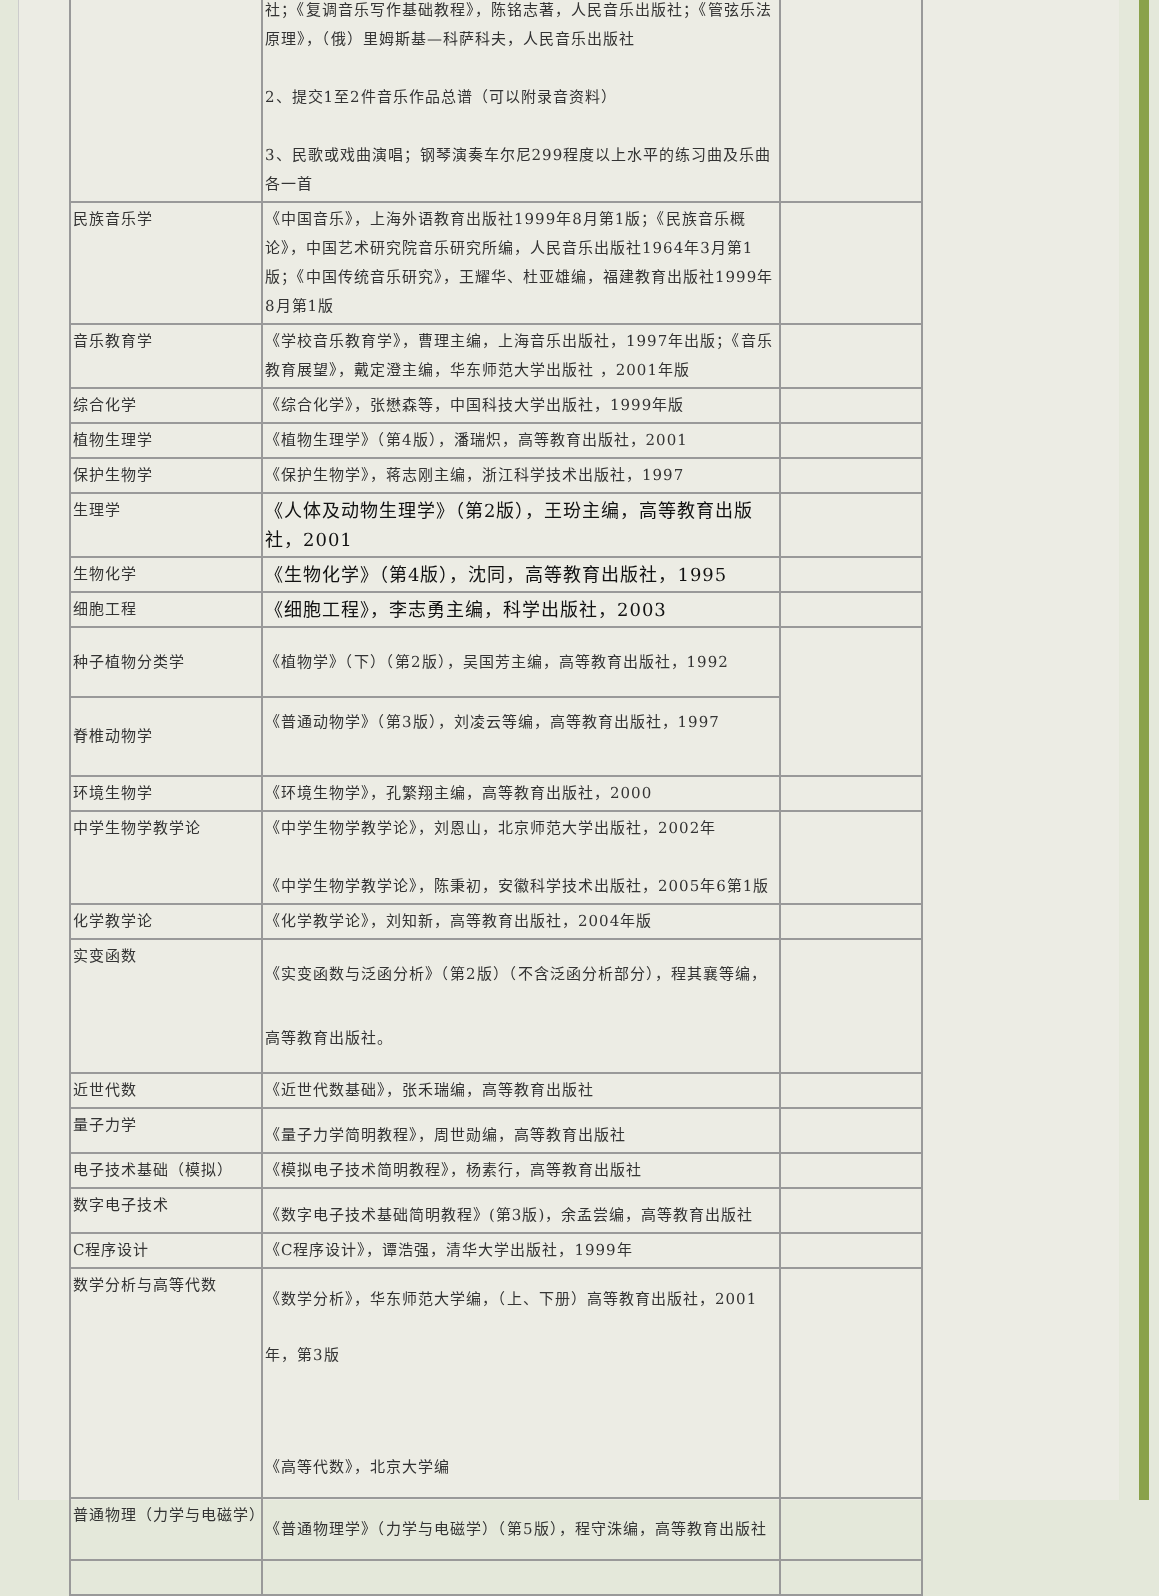| | 社；《复调音乐写作基础教程》，陈铭志著，人民音乐出版社；《管弦乐法原理》，（俄）里姆斯基—科萨科夫，人民音乐出版社 2、提交1至2件音乐作品总谱（可以附录音资料） 3、民歌或戏曲演唱；钢琴演奏车尔尼299程度以上水平的练习曲及乐曲各一首 | |
| 民族音乐学 | 《中国音乐》，上海外语教育出版社1999年8月第1版；《民族音乐概论》，中国艺术研究院音乐研究所编，人民音乐出版社1964年3月第1版；《中国传统音乐研究》，王耀华、杜亚雄编，福建教育出版社1999年8月第1版 | |
| 音乐教育学 | 《学校音乐教育学》，曹理主编，上海音乐出版社，1997年出版；《音乐教育展望》，戴定澄主编，华东师范大学出版社 ，2001年版 | |
| 综合化学 | 《综合化学》，张懋森等，中国科技大学出版社，1999年版 | |
| 植物生理学 | 《植物生理学》（第4版），潘瑞炽，高等教育出版社，2001 | |
| 保护生物学 | 《保护生物学》，蒋志刚主编，浙江科学技术出版社，1997 | |
| 生理学 | 《人体及动物生理学》（第2版），王玢主编，高等教育出版社，2001 | |
| 生物化学 | 《生物化学》（第4版），沈同，高等教育出版社，1995 | |
| 细胞工程 | 《细胞工程》，李志勇主编，科学出版社，2003 | |
| 种子植物分类学 | 《植物学》（下）（第2版），吴国芳主编，高等教育出版社，1992 | |
| 脊椎动物学 | 《普通动物学》（第3版），刘凌云等编，高等教育出版社，1997 | |
| 环境生物学 | 《环境生物学》，孔繁翔主编，高等教育出版社，2000 | |
| 中学生物学教学论 | 《中学生物学教学论》，刘恩山，北京师范大学出版社，2002年 《中学生物学教学论》，陈秉初，安徽科学技术出版社，2005年6第1版 | |
| 化学教学论 | 《化学教学论》，刘知新，高等教育出版社，2004年版 | |
| 实变函数 | 《实变函数与泛函分析》（第2版）（不含泛函分析部分），程其襄等编，高等教育出版社。 | |
| 近世代数 | 《近世代数基础》，张禾瑞编，高等教育出版社 | |
| 量子力学 | 《量子力学简明教程》，周世勋编，高等教育出版社 | |
| 电子技术基础（模拟） | 《模拟电子技术简明教程》，杨素行，高等教育出版社 | |
| 数字电子技术 | 《数字电子技术基础简明教程》(第3版)，余孟尝编，高等教育出版社 | |
| C程序设计 | 《C程序设计》，谭浩强，清华大学出版社，1999年 | |
| 数学分析与高等代数 | 《数学分析》，华东师范大学编，（上、下册）高等教育出版社，2001年，第3版 《高等代数》，北京大学编 | |
| 普通物理（力学与电磁学） | 《普通物理学》（力学与电磁学）（第5版），程守洙编，高等教育出版社 | |